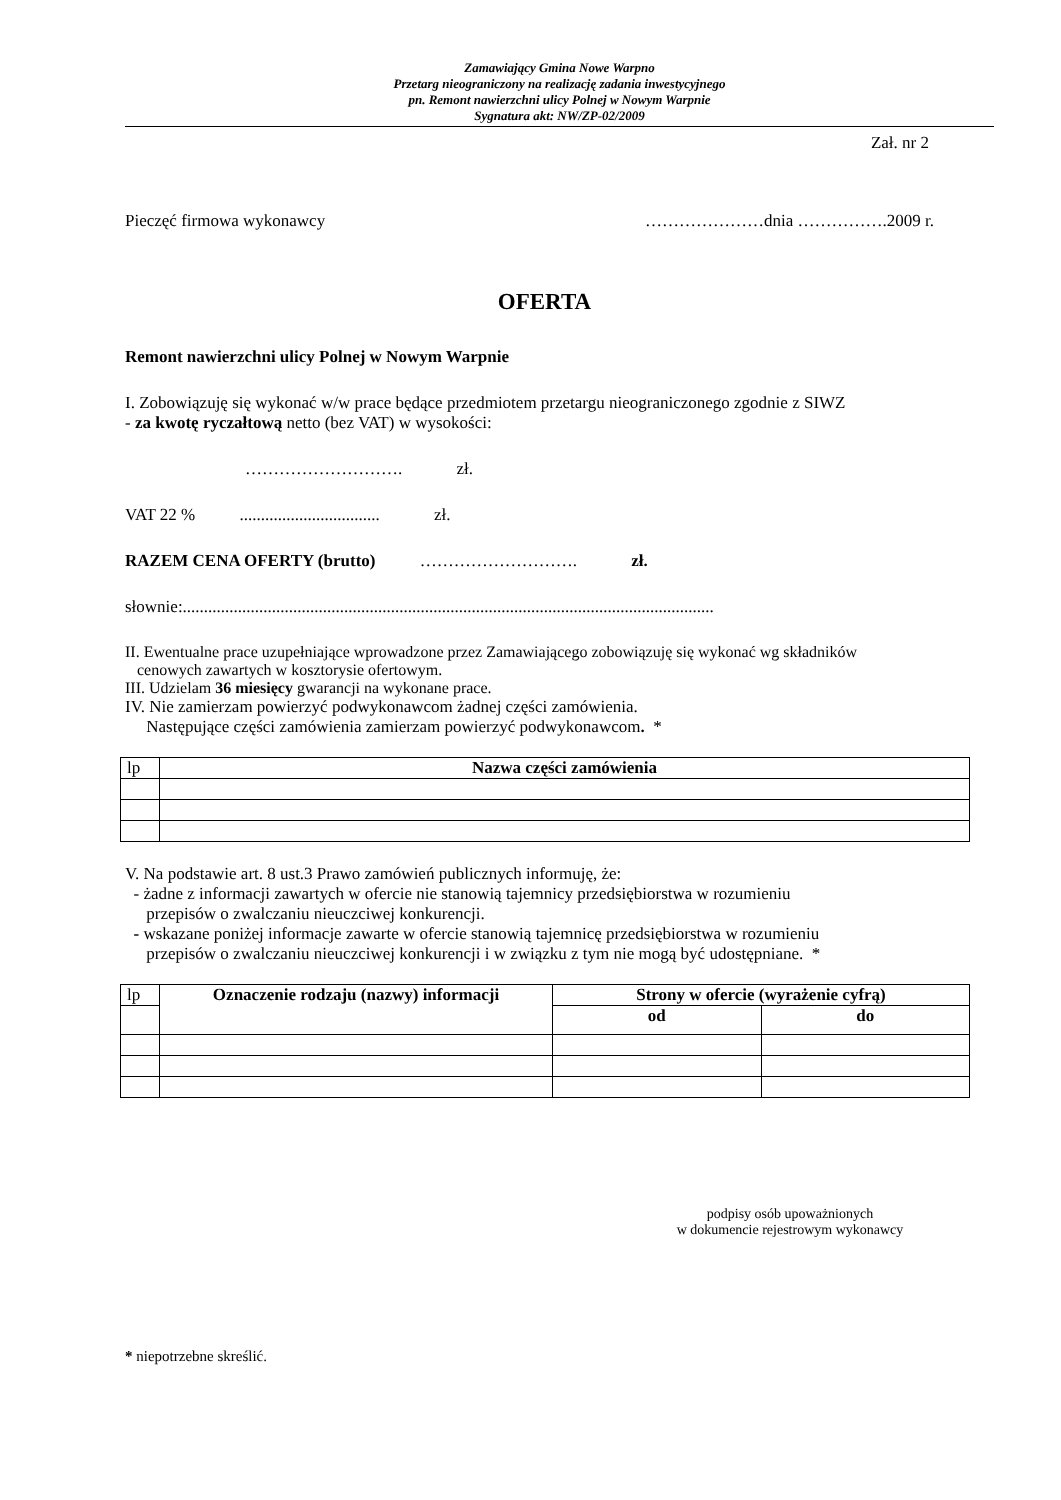Zamawiający Gmina Nowe Warpno
Przetarg nieograniczony na realizację zadania inwestycyjnego
pn. Remont nawierzchni ulicy Polnej w Nowym Warpnie
Sygnatura akt: NW/ZP-02/2009
Zał. nr 2
Pieczęć firmowa wykonawcy …………………dnia …………….2009 r.
OFERTA
Remont nawierzchni ulicy Polnej w Nowym Warpnie
I. Zobowiązuję się wykonać w/w prace będące przedmiotem przetargu nieograniczonego zgodnie z SIWZ
- za kwotę ryczałtową netto (bez VAT) w wysokości:
………………………. zł.
VAT 22 % ................................. zł.
RAZEM CENA OFERTY (brutto) ………………………. zł.
słownie:.............................................................................................................................
II. Ewentualne prace uzupełniające wprowadzone przez Zamawiającego zobowiązuję się wykonać wg składników
cenowych zawartych w kosztorysie ofertowym.
III. Udzielam 36 miesięcy gwarancji na wykonane prace.
IV. Nie zamierzam powierzyć podwykonawcom żadnej części zamówienia.
Następujące części zamówienia zamierzam powierzyć podwykonawcom. *
| lp | Nazwa części zamówienia |
V. Na podstawie art. 8 ust.3 Prawo zamówień publicznych informuję, że:
- żadne z informacji zawartych w ofercie nie stanowią tajemnicy przedsiębiorstwa w rozumieniu
przepisów o zwalczaniu nieuczciwej konkurencji.
- wskazane poniżej informacje zawarte w ofercie stanowią tajemnicę przedsiębiorstwa w rozumieniu
przepisów o zwalczaniu nieuczciwej konkurencji i w związku z tym nie mogą być udostępniane. *
| lp | Oznaczenie rodzaju (nazwy) informacji | Strony w ofercie (wyrażenie cyfrą) | |
| | | od | do |
podpisy osób upoważnionych
w dokumencie rejestrowym wykonawcy
* niepotrzebne skreślić.